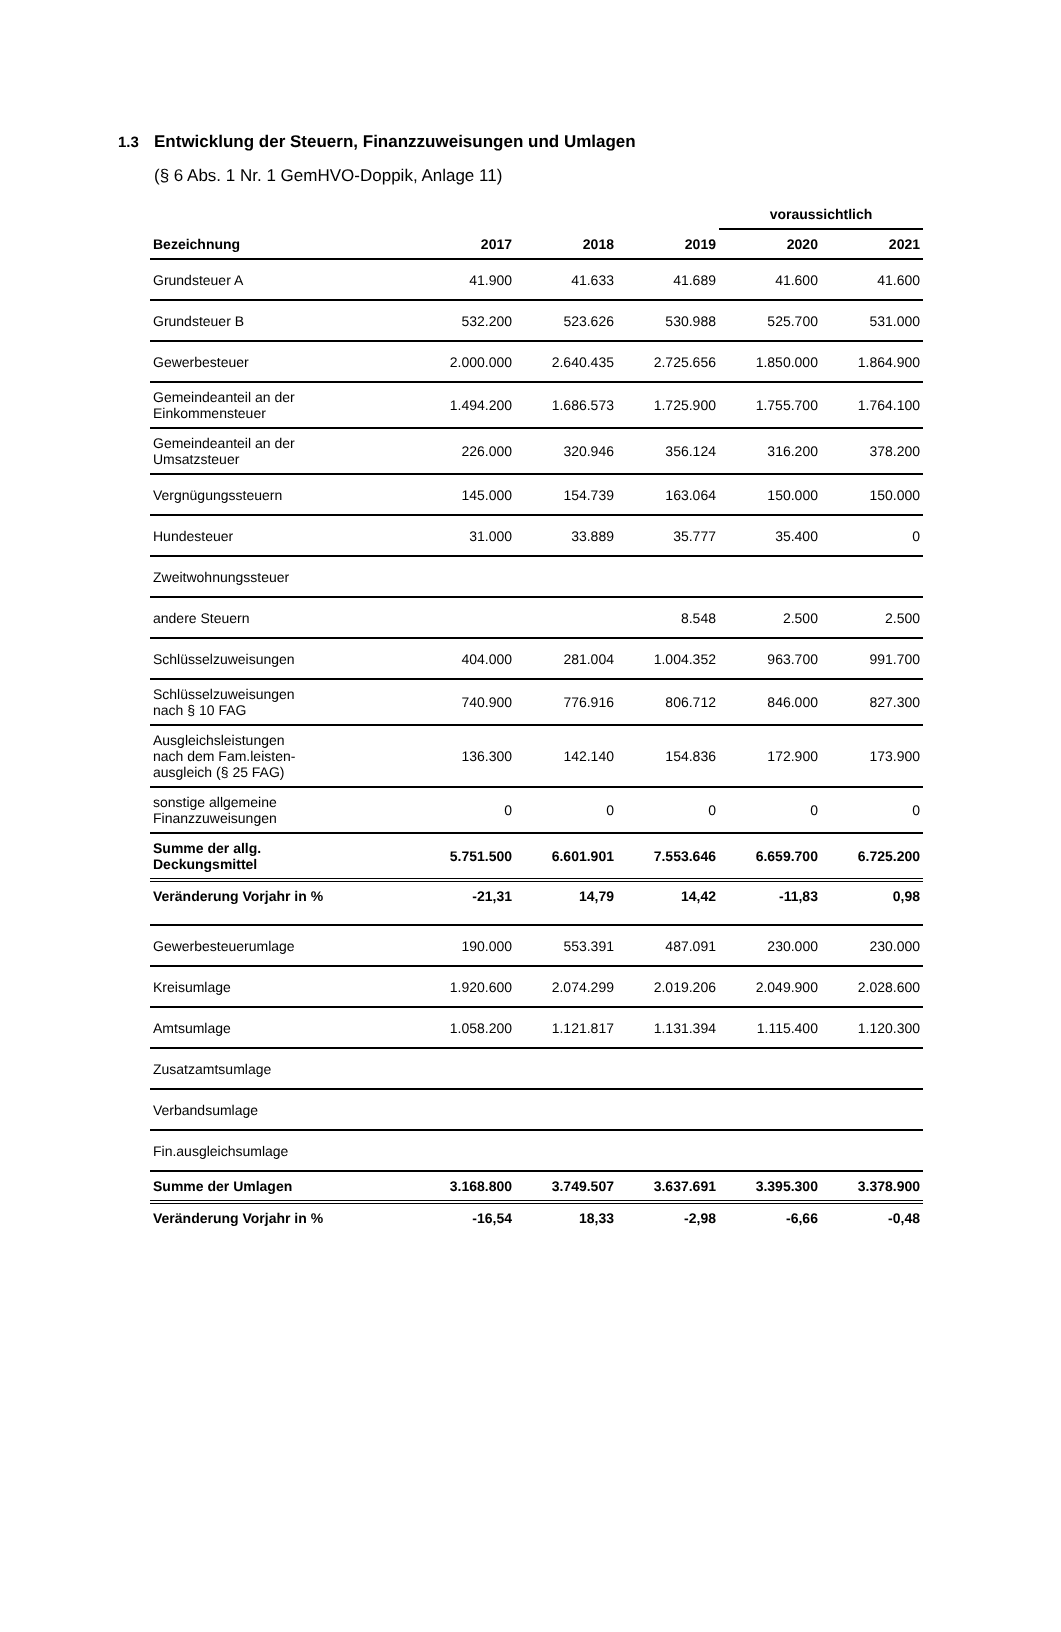1.3 Entwicklung der Steuern, Finanzzuweisungen und Umlagen
(§ 6 Abs. 1 Nr. 1 GemHVO-Doppik, Anlage 11)
| | | | | voraussichtlich | |
| --- | --- | --- | --- | --- | --- |
| Bezeichnung | 2017 | 2018 | 2019 | 2020 | 2021 |
| Grundsteuer A | 41.900 | 41.633 | 41.689 | 41.600 | 41.600 |
| Grundsteuer B | 532.200 | 523.626 | 530.988 | 525.700 | 531.000 |
| Gewerbesteuer | 2.000.000 | 2.640.435 | 2.725.656 | 1.850.000 | 1.864.900 |
| Gemeindeanteil an der Einkommensteuer | 1.494.200 | 1.686.573 | 1.725.900 | 1.755.700 | 1.764.100 |
| Gemeindeanteil an der Umsatzsteuer | 226.000 | 320.946 | 356.124 | 316.200 | 378.200 |
| Vergnügungssteuern | 145.000 | 154.739 | 163.064 | 150.000 | 150.000 |
| Hundesteuer | 31.000 | 33.889 | 35.777 | 35.400 | 0 |
| Zweitwohnungssteuer | | | | | |
| andere Steuern | | | 8.548 | 2.500 | 2.500 |
| Schlüsselzuweisungen | 404.000 | 281.004 | 1.004.352 | 963.700 | 991.700 |
| Schlüsselzuweisungen nach § 10 FAG | 740.900 | 776.916 | 806.712 | 846.000 | 827.300 |
| Ausgleichsleistungen nach dem Fam.leisten- ausgleich (§ 25 FAG) | 136.300 | 142.140 | 154.836 | 172.900 | 173.900 |
| sonstige allgemeine Finanzzuweisungen | 0 | 0 | 0 | 0 | 0 |
| Summe der allg. Deckungsmittel | 5.751.500 | 6.601.901 | 7.553.646 | 6.659.700 | 6.725.200 |
| Veränderung Vorjahr in % | -21,31 | 14,79 | 14,42 | -11,83 | 0,98 |
| Gewerbesteuerumlage | 190.000 | 553.391 | 487.091 | 230.000 | 230.000 |
| Kreisumlage | 1.920.600 | 2.074.299 | 2.019.206 | 2.049.900 | 2.028.600 |
| Amtsumlage | 1.058.200 | 1.121.817 | 1.131.394 | 1.115.400 | 1.120.300 |
| Zusatzamtsumlage | | | | | |
| Verbandsumlage | | | | | |
| Fin.ausgleichsumlage | | | | | |
| Summe der Umlagen | 3.168.800 | 3.749.507 | 3.637.691 | 3.395.300 | 3.378.900 |
| Veränderung Vorjahr in % | -16,54 | 18,33 | -2,98 | -6,66 | -0,48 |